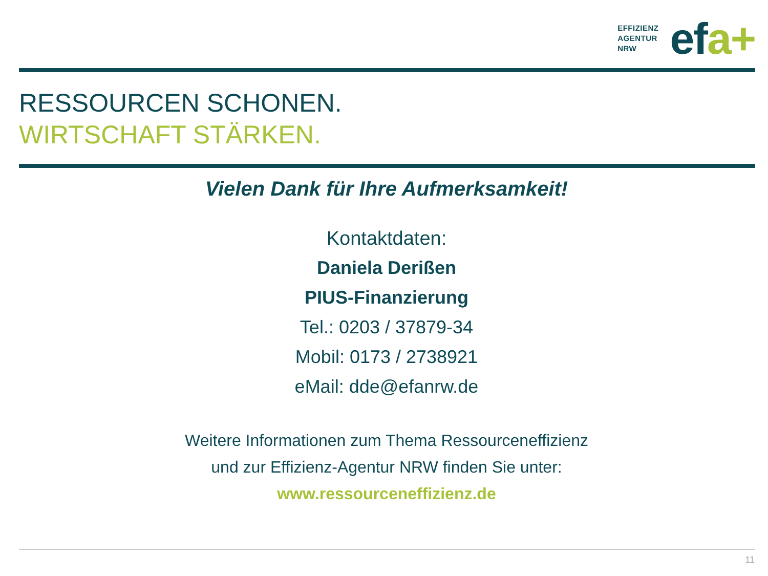EFFIZIENZ
AGENTUR
NRW
efa+
RESSOURCEN SCHONEN.
WIRTSCHAFT STÄRKEN.
Vielen Dank für Ihre Aufmerksamkeit!
Kontaktdaten:
Daniela Derißen
PIUS-Finanzierung
Tel.: 0203 / 37879-34
Mobil: 0173 / 2738921
eMail: dde@efanrw.de
Weitere Informationen zum Thema Ressourceneffizienz
und zur Effizienz-Agentur NRW finden Sie unter:
www.ressourceneffizienz.de
11